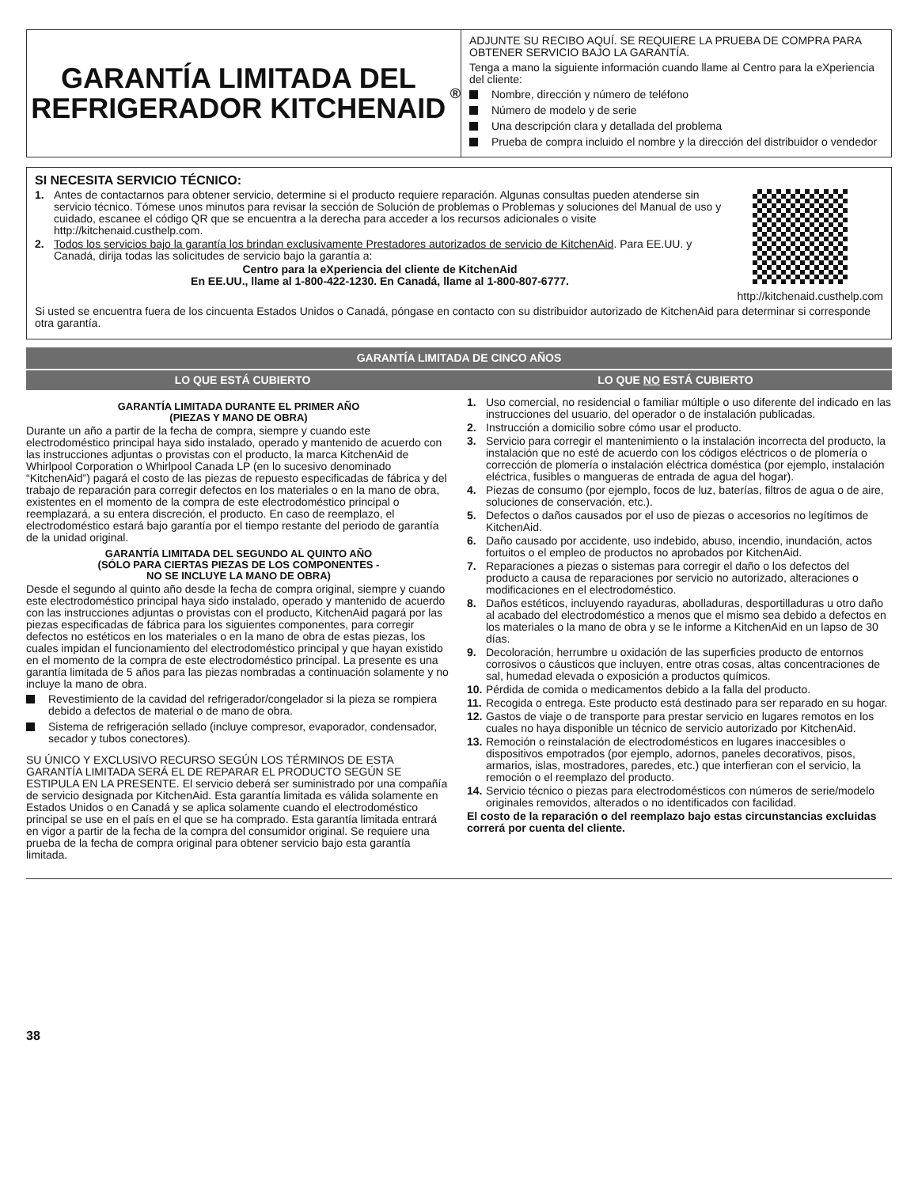GARANTÍA LIMITADA DEL REFRIGERADOR KITCHENAID<sup>®</sup>
ADJUNTE SU RECIBO AQUÍ. SE REQUIERE LA PRUEBA DE COMPRA PARA OBTENER SERVICIO BAJO LA GARANTÍA.
Tenga a mano la siguiente información cuando llame al Centro para la eXperiencia del cliente:
Nombre, dirección y número de teléfono
Número de modelo y de serie
Una descripción clara y detallada del problema
Prueba de compra incluido el nombre y la dirección del distribuidor o vendedor
SI NECESITA SERVICIO TÉCNICO:
1. Antes de contactarnos para obtener servicio, determine si el producto requiere reparación. Algunas consultas pueden atenderse sin servicio técnico. Tómese unos minutos para revisar la sección de Solución de problemas o Problemas y soluciones del Manual de uso y cuidado, escanee el código QR que se encuentra a la derecha para acceder a los recursos adicionales o visite http://kitchenaid.custhelp.com.
2. Todos los servicios bajo la garantía los brindan exclusivamente Prestadores autorizados de servicio de KitchenAid. Para EE.UU. y Canadá, dirija todas las solicitudes de servicio bajo la garantía a:
Centro para la eXperiencia del cliente de KitchenAid
En EE.UU., llame al 1-800-422-1230. En Canadá, llame al 1-800-807-6777.
http://kitchenaid.custhelp.com
Si usted se encuentra fuera de los cincuenta Estados Unidos o Canadá, póngase en contacto con su distribuidor autorizado de KitchenAid para determinar si corresponde otra garantía.
GARANTÍA LIMITADA DE CINCO AÑOS
LO QUE ESTÁ CUBIERTO LO QUE NO ESTÁ CUBIERTO
GARANTÍA LIMITADA DURANTE EL PRIMER AÑO
(PIEZAS Y MANO DE OBRA)
Durante un año a partir de la fecha de compra, siempre y cuando este electrodoméstico principal haya sido instalado, operado y mantenido de acuerdo con las instrucciones adjuntas o provistas con el producto, la marca KitchenAid de Whirlpool Corporation o Whirlpool Canada LP (en lo sucesivo denominado “KitchenAid”) pagará el costo de las piezas de repuesto especificadas de fábrica y del trabajo de reparación para corregir defectos en los materiales o en la mano de obra, existentes en el momento de la compra de este electrodoméstico principal o reemplazará, a su entera discreción, el producto. En caso de reemplazo, el electrodoméstico estará bajo garantía por el tiempo restante del periodo de garantía de la unidad original.
GARANTÍA LIMITADA DEL SEGUNDO AL QUINTO AÑO
(SÓLO PARA CIERTAS PIEZAS DE LOS COMPONENTES -
NO SE INCLUYE LA MANO DE OBRA)
Desde el segundo al quinto año desde la fecha de compra original, siempre y cuando este electrodoméstico principal haya sido instalado, operado y mantenido de acuerdo con las instrucciones adjuntas o provistas con el producto, KitchenAid pagará por las piezas especificadas de fábrica para los siguientes componentes, para corregir defectos no estéticos en los materiales o en la mano de obra de estas piezas, los cuales impidan el funcionamiento del electrodoméstico principal y que hayan existido en el momento de la compra de este electrodoméstico principal. La presente es una garantía limitada de 5 años para las piezas nombradas a continuación solamente y no incluye la mano de obra.
Revestimiento de la cavidad del refrigerador/congelador si la pieza se rompiera debido a defectos de material o de mano de obra.
Sistema de refrigeración sellado (incluye compresor, evaporador, condensador, secador y tubos conectores).
SU ÚNICO Y EXCLUSIVO RECURSO SEGÚN LOS TÉRMINOS DE ESTA GARANTÍA LIMITADA SERÁ EL DE REPARAR EL PRODUCTO SEGÚN SE ESTIPULA EN LA PRESENTE. El servicio deberá ser suministrado por una compañía de servicio designada por KitchenAid. Esta garantía limitada es válida solamente en Estados Unidos o en Canadá y se aplica solamente cuando el electrodoméstico principal se use en el país en el que se ha comprado. Esta garantía limitada entrará en vigor a partir de la fecha de la compra del consumidor original. Se requiere una prueba de la fecha de compra original para obtener servicio bajo esta garantía limitada.
1. Uso comercial, no residencial o familiar múltiple o uso diferente del indicado en las instrucciones del usuario, del operador o de instalación publicadas.
2. Instrucción a domicilio sobre cómo usar el producto.
3. Servicio para corregir el mantenimiento o la instalación incorrecta del producto, la instalación que no esté de acuerdo con los códigos eléctricos o de plomería o corrección de plomería o instalación eléctrica doméstica (por ejemplo, instalación eléctrica, fusibles o mangueras de entrada de agua del hogar).
4. Piezas de consumo (por ejemplo, focos de luz, baterías, filtros de agua o de aire, soluciones de conservación, etc.).
5. Defectos o daños causados por el uso de piezas o accesorios no legítimos de KitchenAid.
6. Daño causado por accidente, uso indebido, abuso, incendio, inundación, actos fortuitos o el empleo de productos no aprobados por KitchenAid.
7. Reparaciones a piezas o sistemas para corregir el daño o los defectos del producto a causa de reparaciones por servicio no autorizado, alteraciones o modificaciones en el electrodoméstico.
8. Daños estéticos, incluyendo rayaduras, abolladuras, desportilladuras u otro daño al acabado del electrodoméstico a menos que el mismo sea debido a defectos en los materiales o la mano de obra y se le informe a KitchenAid en un lapso de 30 días.
9. Decoloración, herrumbre u oxidación de las superficies producto de entornos corrosivos o cáusticos que incluyen, entre otras cosas, altas concentraciones de sal, humedad elevada o exposición a productos químicos.
10. Pérdida de comida o medicamentos debido a la falla del producto.
11. Recogida o entrega. Este producto está destinado para ser reparado en su hogar.
12. Gastos de viaje o de transporte para prestar servicio en lugares remotos en los cuales no haya disponible un técnico de servicio autorizado por KitchenAid.
13. Remoción o reinstalación de electrodomésticos en lugares inaccesibles o dispositivos empotrados (por ejemplo, adornos, paneles decorativos, pisos, armarios, islas, mostradores, paredes, etc.) que interfieran con el servicio, la remoción o el reemplazo del producto.
14. Servicio técnico o piezas para electrodomésticos con números de serie/modelo originales removidos, alterados o no identificados con facilidad.
El costo de la reparación o del reemplazo bajo estas circunstancias excluidas correrá por cuenta del cliente.
38